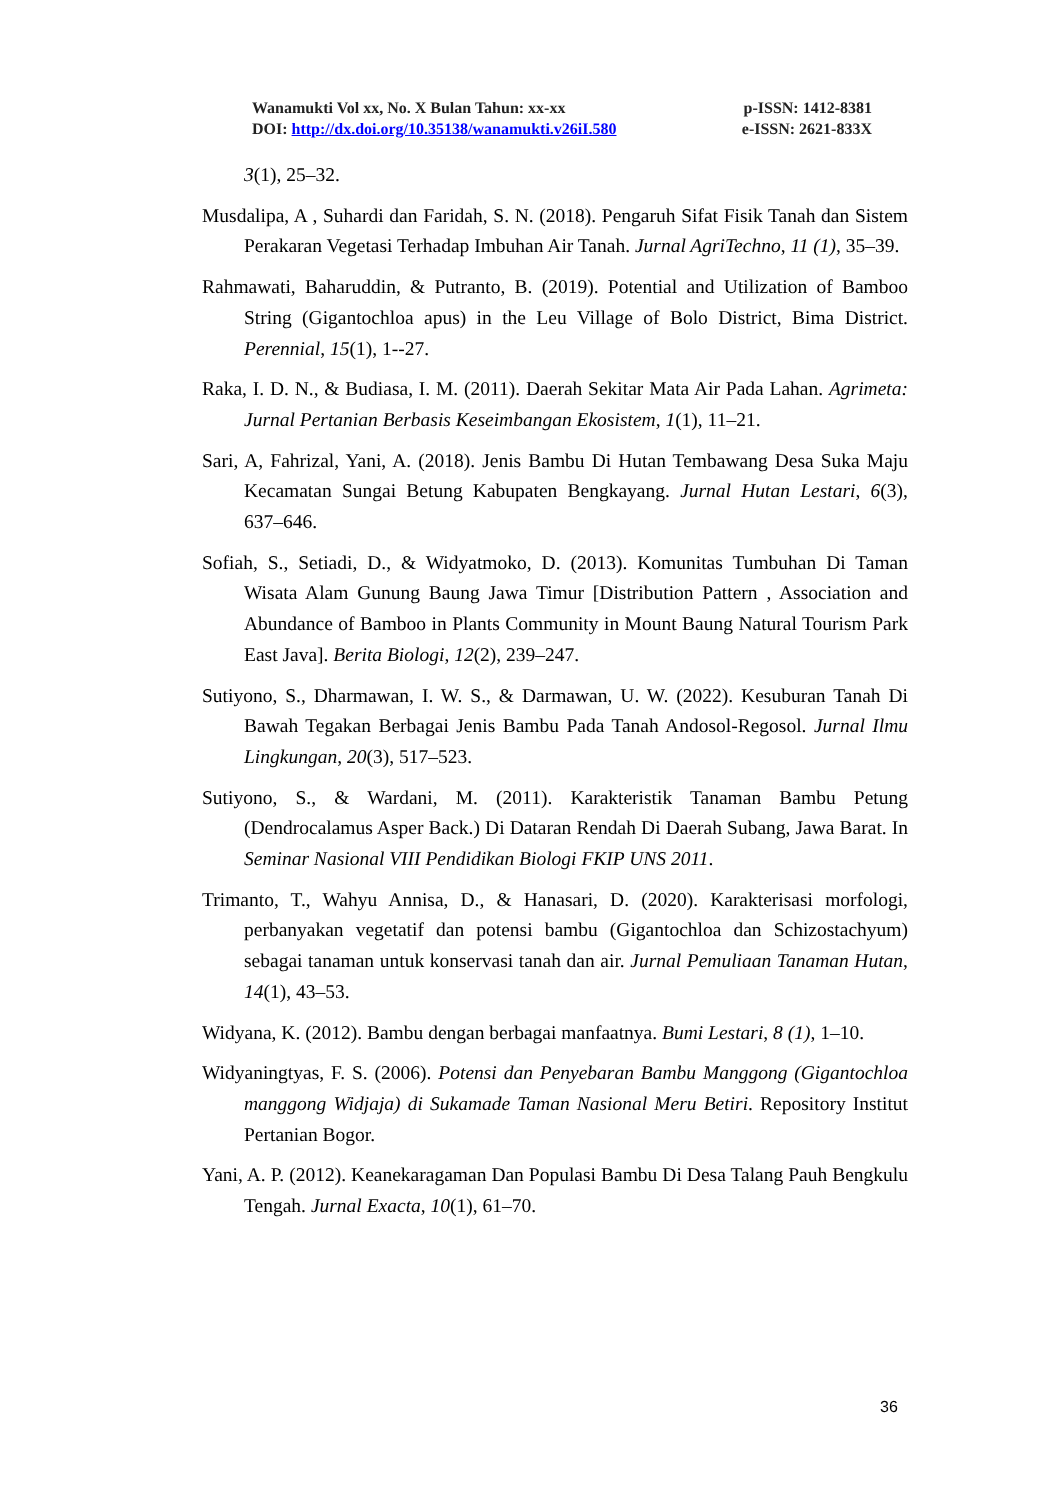Wanamukti Vol xx, No. X Bulan Tahun: xx-xx p-ISSN: 1412-8381
DOI: http://dx.doi.org/10.35138/wanamukti.v26iI.580 e-ISSN: 2621-833X
3(1), 25–32.
Musdalipa, A , Suhardi dan Faridah, S. N. (2018). Pengaruh Sifat Fisik Tanah dan Sistem Perakaran Vegetasi Terhadap Imbuhan Air Tanah. Jurnal AgriTechno, 11 (1), 35–39.
Rahmawati, Baharuddin, & Putranto, B. (2019). Potential and Utilization of Bamboo String (Gigantochloa apus) in the Leu Village of Bolo District, Bima District. Perennial, 15(1), 1--27.
Raka, I. D. N., & Budiasa, I. M. (2011). Daerah Sekitar Mata Air Pada Lahan. Agrimeta: Jurnal Pertanian Berbasis Keseimbangan Ekosistem, 1(1), 11–21.
Sari, A, Fahrizal, Yani, A. (2018). Jenis Bambu Di Hutan Tembawang Desa Suka Maju Kecamatan Sungai Betung Kabupaten Bengkayang. Jurnal Hutan Lestari, 6(3), 637–646.
Sofiah, S., Setiadi, D., & Widyatmoko, D. (2013). Komunitas Tumbuhan Di Taman Wisata Alam Gunung Baung Jawa Timur [Distribution Pattern , Association and Abundance of Bamboo in Plants Community in Mount Baung Natural Tourism Park East Java]. Berita Biologi, 12(2), 239–247.
Sutiyono, S., Dharmawan, I. W. S., & Darmawan, U. W. (2022). Kesuburan Tanah Di Bawah Tegakan Berbagai Jenis Bambu Pada Tanah Andosol-Regosol. Jurnal Ilmu Lingkungan, 20(3), 517–523.
Sutiyono, S., & Wardani, M. (2011). Karakteristik Tanaman Bambu Petung (Dendrocalamus Asper Back.) Di Dataran Rendah Di Daerah Subang, Jawa Barat. In Seminar Nasional VIII Pendidikan Biologi FKIP UNS 2011.
Trimanto, T., Wahyu Annisa, D., & Hanasari, D. (2020). Karakterisasi morfologi, perbanyakan vegetatif dan potensi bambu (Gigantochloa dan Schizostachyum) sebagai tanaman untuk konservasi tanah dan air. Jurnal Pemuliaan Tanaman Hutan, 14(1), 43–53.
Widyana, K. (2012). Bambu dengan berbagai manfaatnya. Bumi Lestari, 8 (1), 1–10.
Widyaningtyas, F. S. (2006). Potensi dan Penyebaran Bambu Manggong (Gigantochloa manggong Widjaja) di Sukamade Taman Nasional Meru Betiri. Repository Institut Pertanian Bogor.
Yani, A. P. (2012). Keanekaragaman Dan Populasi Bambu Di Desa Talang Pauh Bengkulu Tengah. Jurnal Exacta, 10(1), 61–70.
36